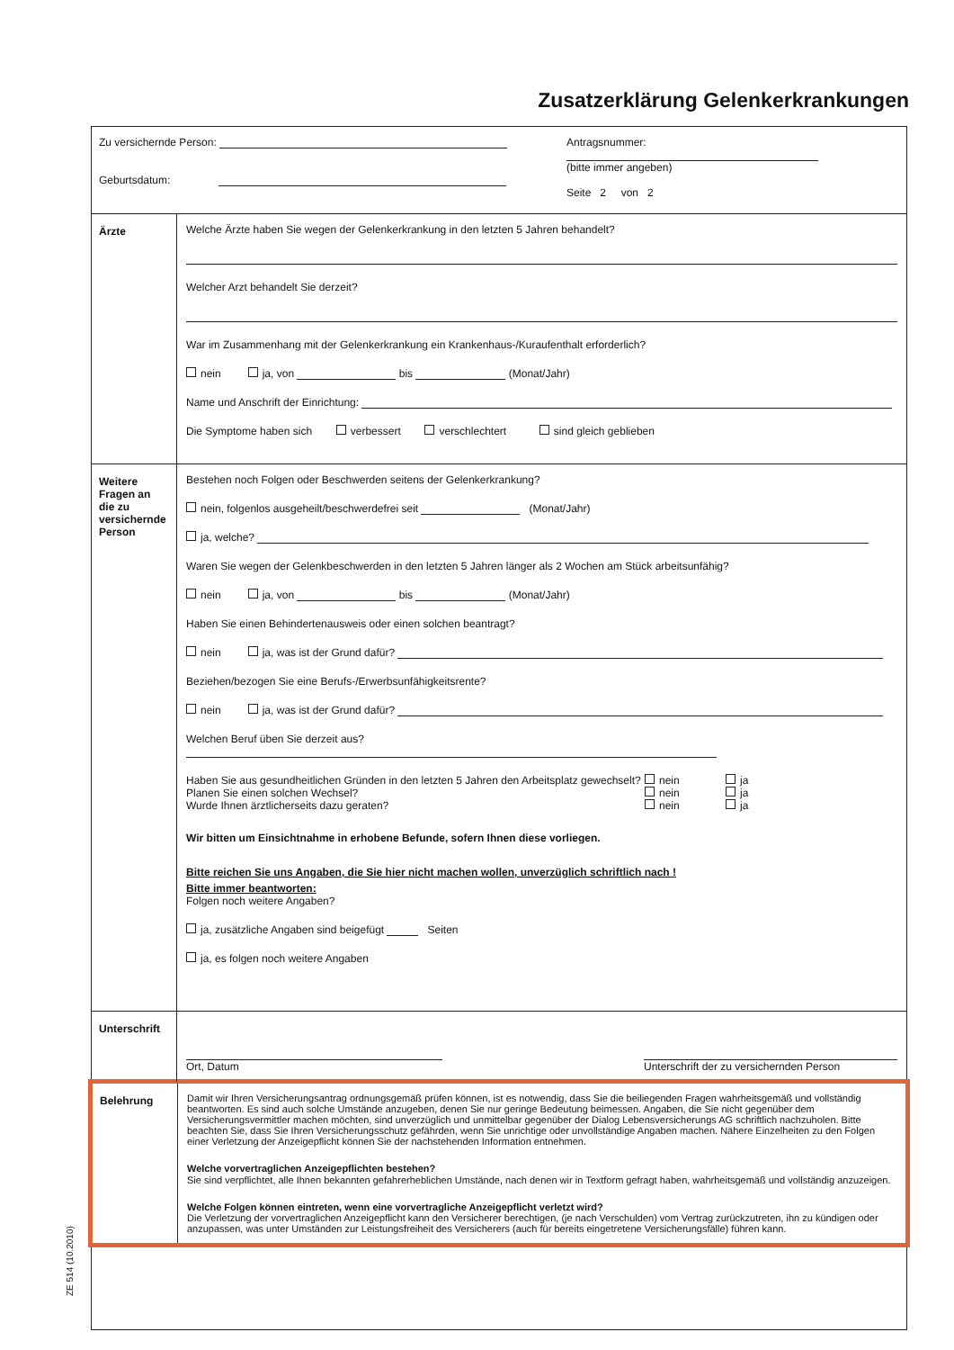Zusatzerklärung Gelenkerkrankungen
Zu versichernde Person:
Geburtsdatum:
Antragsnummer:
(bitte immer angeben)
Seite 2 von 2
Ärzte Welche Ärzte haben Sie wegen der Gelenkerkrankung in den letzten 5 Jahren behandelt?
Welcher Arzt behandelt Sie derzeit?
War im Zusammenhang mit der Gelenkerkrankung ein Krankenhaus-/Kuraufenthalt erforderlich?
nein ja, von bis (Monat/Jahr)
Name und Anschrift der Einrichtung:
Die Symptome haben sich verbessert verschlechtert sind gleich geblieben
Weitere Fragen an die zu versichernde Person
Bestehen noch Folgen oder Beschwerden seitens der Gelenkerkrankung?
nein, folgenlos ausgeheilt/beschwerdefrei seit (Monat/Jahr)
ja, welche?
Waren Sie wegen der Gelenkbeschwerden in den letzten 5 Jahren länger als 2 Wochen am Stück arbeitsunfähig?
nein ja, von bis (Monat/Jahr)
Haben Sie einen Behindertenausweis oder einen solchen beantragt?
nein ja, was ist der Grund dafür?
Beziehen/bezogen Sie eine Berufs-/Erwerbsunfähigkeitsrente?
nein ja, was ist der Grund dafür?
Welchen Beruf üben Sie derzeit aus?
Haben Sie aus gesundheitlichen Gründen in den letzten 5 Jahren den Arbeitsplatz gewechselt?
Planen Sie einen solchen Wechsel?
Wurde Ihnen ärztlicherseits dazu geraten?
nein
nein
nein
ja
ja
ja
Wir bitten um Einsichtnahme in erhobene Befunde, sofern Ihnen diese vorliegen.
Bitte reichen Sie uns Angaben, die Sie hier nicht machen wollen, unverzüglich schriftlich nach !
Bitte immer beantworten:
Folgen noch weitere Angaben?
ja, zusätzliche Angaben sind beigefügt Seiten
ja, es folgen noch weitere Angaben
Unterschrift
Ort, Datum
Unterschrift der zu versichernden Person
Belehrung
Damit wir Ihren Versicherungsantrag ordnungsgemäß prüfen können, ist es notwendig, dass Sie die beiliegenden Fragen wahrheitsgemäß und vollständig beantworten. Es sind auch solche Umstände anzugeben, denen Sie nur geringe Bedeutung beimessen. Angaben, die Sie nicht gegenüber dem Versicherungsvermittler machen möchten, sind unverzüglich und unmittelbar gegenüber der Dialog Lebensversicherungs AG schriftlich nachzuholen. Bitte beachten Sie, dass Sie Ihren Versicherungsschutz gefährden, wenn Sie unrichtige oder unvollständige Angaben machen. Nähere Einzelheiten zu den Folgen einer Verletzung der Anzeigepflicht können Sie der nachstehenden Information entnehmen.
Welche vorvertraglichen Anzeigepflichten bestehen?
Sie sind verpflichtet, alle Ihnen bekannten gefahrerheblichen Umstände, nach denen wir in Textform gefragt haben, wahrheitsgemäß und vollständig anzuzeigen.
Welche Folgen können eintreten, wenn eine vorvertragliche Anzeigepflicht verletzt wird?
Die Verletzung der vorvertraglichen Anzeigepflicht kann den Versicherer berechtigen, (je nach Verschulden) vom Vertrag zurückzutreten, ihn zu kündigen oder anzupassen, was unter Umständen zur Leistungsfreiheit des Versicherers (auch für bereits eingetretene Versicherungsfälle) führen kann.
ZE 514 (10.2010)